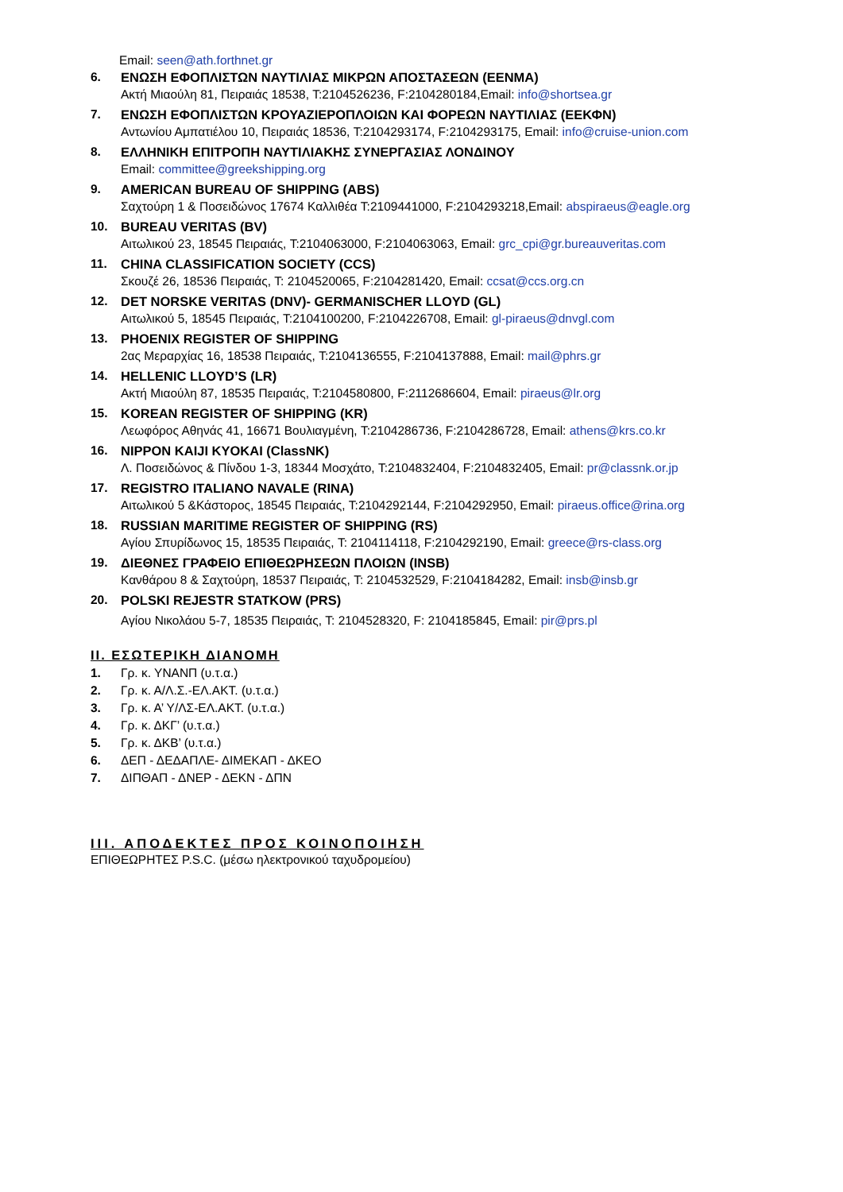Email: seen@ath.forthnet.gr
6. ΕΝΩΣΗ ΕΦΟΠΛΙΣΤΩΝ ΝΑΥΤΙΛΙΑΣ ΜΙΚΡΩΝ ΑΠΟΣΤΑΣΕΩΝ (ΕΕΝΜΑ)
Ακτή Μιαούλη 81, Πειραιάς 18538, T:2104526236, F:2104280184,Email: info@shortsea.gr
7. ΕΝΩΣΗ ΕΦΟΠΛΙΣΤΩΝ ΚΡΟΥΑΖΙΕΡΟΠΛΟΙΩΝ ΚΑΙ ΦΟΡΕΩΝ ΝΑΥΤΙΛΙΑΣ (ΕΕΚΦΝ)
Αντωνίου Αμπατιέλου 10, Πειραιάς 18536, T:2104293174, F:2104293175, Email: info@cruise-union.com
8. ΕΛΛΗΝΙΚΗ ΕΠΙΤΡΟΠΗ ΝΑΥΤΙΛΙΑΚΗΣ ΣΥΝΕΡΓΑΣΙΑΣ ΛΟΝΔΙΝΟΥ
Email: committee@greekshipping.org
9. AMERICAN BUREAU OF SHIPPING (ABS)
Σαχτούρη 1 & Ποσειδώνος 17674 Καλλιθέα T:2109441000, F:2104293218,Email: abspiraeus@eagle.org
10. BUREAU VERITAS (BV)
Αιτωλικού 23, 18545 Πειραιάς, T:2104063000, F:2104063063, Email: grc_cpi@gr.bureauveritas.com
11. CHINA CLASSIFICATION SOCIETY (CCS)
Σκουζέ 26, 18536 Πειραιάς, T: 2104520065, F:2104281420, Email: ccsat@ccs.org.cn
12. DET NORSKE VERITAS (DNV)- GERMANISCHER LLOYD (GL)
Αιτωλικού 5, 18545 Πειραιάς, T:2104100200, F:2104226708, Email: gl-piraeus@dnvgl.com
13. PHOENIX REGISTER OF SHIPPING
2ας Μεραρχίας 16, 18538 Πειραιάς, T:2104136555, F:2104137888, Email: mail@phrs.gr
14. HELLENIC LLOYD’S (LR)
Ακτή Μιαούλη 87, 18535 Πειραιάς, T:2104580800, F:2112686604, Email: piraeus@lr.org
15. KOREAN REGISTER OF SHIPPING (KR)
Λεωφόρος Αθηνάς 41, 16671 Βουλιαγμένη, T:2104286736, F:2104286728, Email: athens@krs.co.kr
16. NIPPON KAIJI KYOKAI (ClassNK)
Λ. Ποσειδώνος & Πίνδου 1-3, 18344 Μοσχάτο, T:2104832404, F:2104832405, Email: pr@classnk.or.jp
17. REGISTRO ITALIANO NAVALE (RINA)
Αιτωλικού 5 &Κάστορος, 18545 Πειραιάς, T:2104292144, F:2104292950, Email: piraeus.office@rina.org
18. RUSSIAN MARITIME REGISTER OF SHIPPING (RS)
Αγίου Σπυρίδωνος 15, 18535 Πειραιάς, T: 2104114118, F:2104292190, Email: greece@rs-class.org
19. ΔΙΕΘΝΕΣ ΓΡΑΦΕΙΟ ΕΠΙΘΕΩΡΗΣΕΩΝ ΠΛΟΙΩΝ (INSB)
Κανθάρου 8 & Σαχτούρη, 18537 Πειραιάς, T: 2104532529, F:2104184282, Email: insb@insb.gr
20. POLSKI REJESTR STATKOW (PRS)
Αγίου Νικολάου 5-7, 18535 Πειραιάς, T: 2104528320, F: 2104185845, Email: pir@prs.pl
ΙΙ. ΕΣΩΤΕΡΙΚΗ ΔΙΑΝΟΜΗ
1. Γρ. κ. ΥΝΑΝΠ (υ.τ.α.)
2. Γρ. κ. Α/Λ.Σ.-ΕΛ.ΑΚΤ. (υ.τ.α.)
3. Γρ. κ. Α’ Υ/ΛΣ-ΕΛ.ΑΚΤ. (υ.τ.α.)
4. Γρ. κ. ΔΚΓ’ (υ.τ.α.)
5. Γρ. κ. ΔΚΒ’ (υ.τ.α.)
6. ΔΕΠ - ΔΕΔΑΠΛΕ- ΔΙΜΕΚΑΠ - ΔΚΕΟ
7. ΔΙΠΘΑΠ - ΔΝΕΡ - ΔΕΚΝ - ΔΠΝ
ΙΙΙ. ΑΠΟΔΕΚΤΕΣ ΠΡΟΣ ΚΟΙΝΟΠΟΙΗΣΗ
ΕΠΙΘΕΩΡΗΤΕΣ P.S.C. (μέσω ηλεκτρονικού ταχυδρομείου)